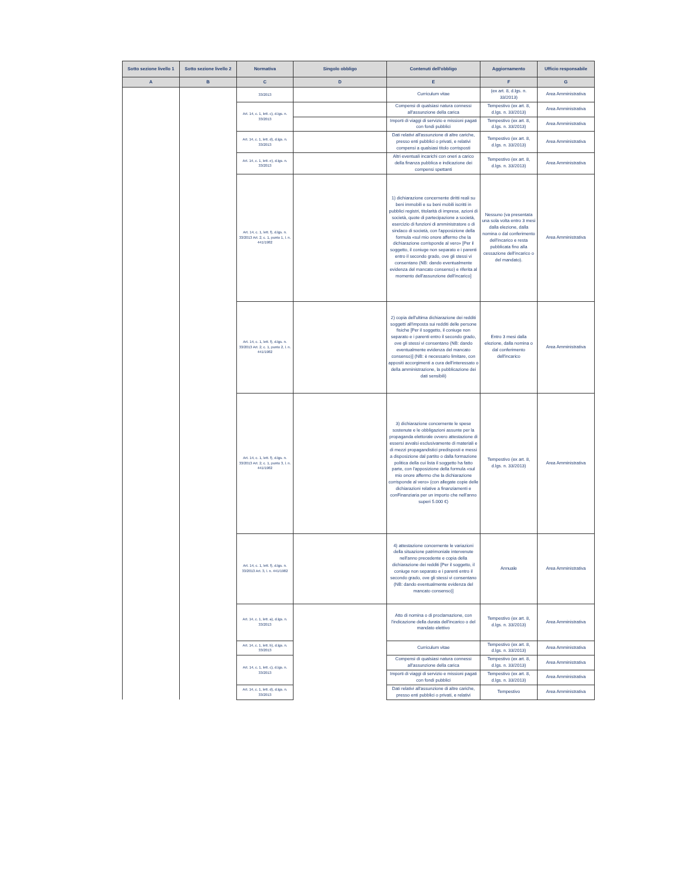| Sotto sezione livello 1 | Sotto sezione livello 2 | Normativa | Singolo obbligo | Contenuti dell'obbligo | Aggiornamento | Ufficio responsabile |
| --- | --- | --- | --- | --- | --- | --- |
| A | B | C | D | E | F | G |
| | | 33/2013 | | Curriculum vitae | (ex art. 8, d.lgs. n. 33/2013) | Area Amministrativa |
| | | Art. 14, c. 1, lett. c), d.lgs. n. 33/2013 | | Compensi di qualsiasi natura connessi all'assunzione della carica | Tempestivo (ex art. 8, d.lgs. n. 33/2013) | Area Amministrativa |
| | | | | Importi di viaggi di servizio e missioni pagati con fondi pubblici | Tempestivo (ex art. 8, d.lgs. n. 33/2013) | Area Amministrativa |
| | | Art. 14, c. 1, lett. d), d.lgs. n. 33/2013 | | Dati relativi all'assunzione di altre cariche, presso enti pubblici o privati, e relativi compensi a qualsiasi titolo corrisposti | Tempestivo (ex art. 8, d.lgs. n. 33/2013) | Area Amministrativa |
| | | Art. 14, c. 1, lett. e), d.lgs. n. 33/2013 | | Altri eventuali incarichi con oneri a carico della finanza pubblica e indicazione dei compensi spettanti | Tempestivo (ex art. 8, d.lgs. n. 33/2013) | Area Amministrativa |
| | | Art. 14, c. 1, lett. f), d.lgs. n. 33/2013 Art. 2, c. 1, punto 1, l. n. 441/1982 | | 1) dichiarazione concernente diritti reali su beni immobili e su beni mobili iscritti in pubblici registri, titolarità di imprese, azioni di società, quote di partecipazione a società, esercizio di funzioni di amministratore o di sindaco di società, con l'apposizione della formula «sul mio onore affermo che la dichiarazione corrisponde al vero» [Per il soggetto, il coniuge non separato e i parenti entro il secondo grado, ove gli stessi vi consentano (NB: dando eventualmente evidenza del mancato consenso) e riferita al momento dell'assunzione dell'incarico] | Nessuno (va presentata una sola volta entro 3 mesi dalla elezione, dalla nomina o dal conferimento dell'incarico e resta pubblicata fino alla cessazione dell'incarico o del mandato). | Area Amministrativa |
| | | Art. 14, c. 1, lett. f), d.lgs. n. 33/2013 Art. 2, c. 1, punto 2, l. n. 441/1982 | | 2) copia dell'ultima dichiarazione dei redditi soggetti all'imposta sui redditi delle persone fisiche [Per il soggetto, il coniuge non separato e i parenti entro il secondo grado, ove gli stessi vi consentano (NB: dando eventualmente evidenza del mancato consenso)] (NB: è necessario limitare, con appositi accorgimenti a cura dell'interessato o della amministrazione, la pubblicazione dei dati sensibili) | Entro 3 mesi dalla elezione, dalla nomina o dal conferimento dell'incarico | Area Amministrativa |
| | | Art. 14, c. 1, lett. f), d.lgs. n. 33/2013 Art. 2, c. 1, punto 3, l. n. 441/1982 | | 3) dichiarazione concernente le spese sostenute e le obbligazioni assunte per la propaganda elettorale ovvero attestazione di essersi avvalsi esclusivamente di materiali e di mezzi propagandistici predisposti e messi a disposizione dal partito o dalla formazione politica della cui lista il soggetto ha fatto parte, con l'apposizione della formula «sul mio onore affermo che la dichiarazione corrisponde al vero» (con allegate copie delle dichiarazioni relative a finanziamenti e conFinanziaria per un importo che nell'anno superi 5.000 €) | Tempestivo (ex art. 8, d.lgs. n. 33/2013) | Area Amministrativa |
| | | Art. 14, c. 1, lett. f), d.lgs. n. 33/2013 Art. 3, l. n. 441/1982 | | 4) attestazione concernente le variazioni della situazione patrimoniale intervenute nell'anno precedente e copia della dichiarazione dei redditi [Per il soggetto, il coniuge non separato e i parenti entro il secondo grado, ove gli stessi vi consentano (NB: dando eventualmente evidenza del mancato consenso)] | Annuale | Area Amministrativa |
| | | Art. 14, c. 1, lett. a), d.lgs. n. 33/2013 | | Atto di nomina o di proclamazione, con l'indicazione della durata dell'incarico o del mandato elettivo | Tempestivo (ex art. 8, d.lgs. n. 33/2013) | Area Amministrativa |
| | | Art. 14, c. 1, lett. b), d.lgs. n. 33/2013 | | Curriculum vitae | Tempestivo (ex art. 8, d.lgs. n. 33/2013) | Area Amministrativa |
| | | Art. 14, c. 1, lett. c), d.lgs. n. 33/2013 | | Compensi di qualsiasi natura connessi all'assunzione della carica | Tempestivo (ex art. 8, d.lgs. n. 33/2013) | Area Amministrativa |
| | | | | Importi di viaggi di servizio e missioni pagati con fondi pubblici | Tempestivo (ex art. 8, d.lgs. n. 33/2013) | Area Amministrativa |
| | | Art. 14, c. 1, lett. d), d.lgs. n. 33/2013 | | Dati relativi all'assunzione di altre cariche, presso enti pubblici o privati, e relativi | Tempestivo | Area Amministrativa |